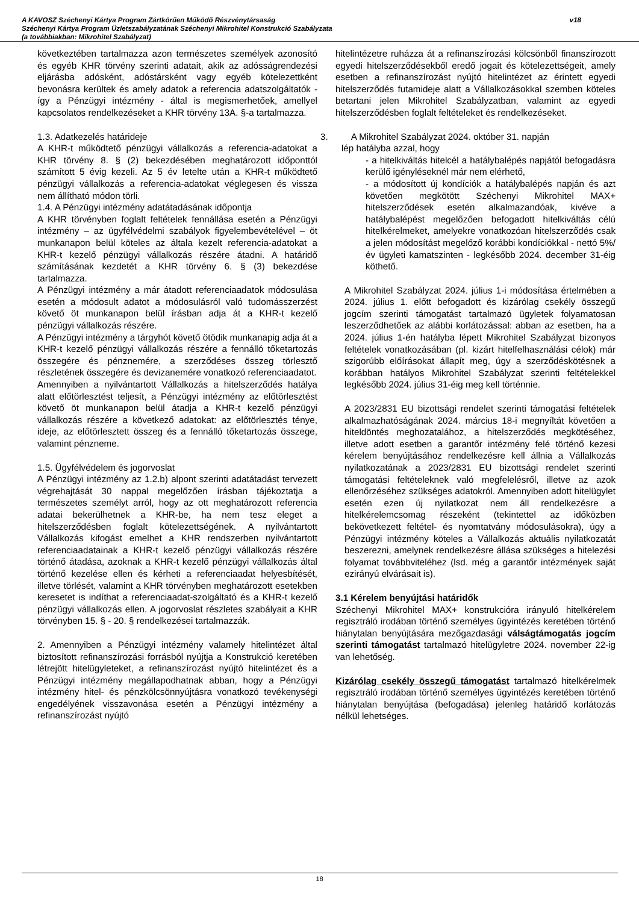A KAVOSZ Széchenyi Kártya Program Zártkörűen Működő Részvénytársaság
Széchenyi Kártya Program Üzletszabályzatának Széchenyi Mikrohitel Konstrukció Szabályzata
(a továbbiakban: Mikrohitel Szabályzat)
v18
következtében tartalmazza azon természetes személyek azonosító és egyéb KHR törvény szerinti adatait, akik az adósságrendezési eljárásba adósként, adóstársként vagy egyéb kötelezettként bevonásra kerültek és amely adatok a referencia adatszolgáltatók - így a Pénzügyi intézmény - által is megismerhetőek, amellyel kapcsolatos rendelkezéseket a KHR törvény 13A. §-a tartalmazza.
1.3. Adatkezelés határideje
A KHR-t működtető pénzügyi vállalkozás a referencia-adatokat a KHR törvény 8. § (2) bekezdésében meghatározott időponttól számított 5 évig kezeli. Az 5 év letelte után a KHR-t működtető pénzügyi vállalkozás a referencia-adatokat véglegesen és vissza nem állítható módon törli.
1.4. A Pénzügyi intézmény adatátadásának időpontja
A KHR törvényben foglalt feltételek fennállása esetén a Pénzügyi intézmény – az ügyfélvédelmi szabályok figyelembevételével – öt munkanapon belül köteles az általa kezelt referencia-adatokat a KHR-t kezelő pénzügyi vállalkozás részére átadni. A határidő számításának kezdetét a KHR törvény 6. § (3) bekezdése tartalmazza.
A Pénzügyi intézmény a már átadott referenciaadatok módosulása esetén a módosult adatot a módosulásról való tudomásszerzést követő öt munkanapon belül írásban adja át a KHR-t kezelő pénzügyi vállalkozás részére.
A Pénzügyi intézmény a tárgyhót követő ötödik munkanapig adja át a KHR-t kezelő pénzügyi vállalkozás részére a fennálló tőketartozás összegére és pénznemére, a szerződéses összeg törlesztő részletének összegére és devizanemére vonatkozó referenciaadatot.
Amennyiben a nyilvántartott Vállalkozás a hitelszerződés hatálya alatt előtörlesztést teljesít, a Pénzügyi intézmény az előtörlesztést követő öt munkanapon belül átadja a KHR-t kezelő pénzügyi vállalkozás részére a következő adatokat: az előtörlesztés ténye, ideje, az előtörlesztett összeg és a fennálló tőketartozás összege, valamint pénzneme.
1.5. Ügyfélvédelem és jogorvoslat
A Pénzügyi intézmény az 1.2.b) alpont szerinti adatátadást tervezett végrehajtását 30 nappal megelőzően írásban tájékoztatja a természetes személyt arról, hogy az ott meghatározott referencia adatai bekerülhetnek a KHR-be, ha nem tesz eleget a hitelszerződésben foglalt kötelezettségének. A nyilvántartott Vállalkozás kifogást emelhet a KHR rendszerben nyilvántartott referenciaadatainak a KHR-t kezelő pénzügyi vállalkozás részére történő átadása, azoknak a KHR-t kezelő pénzügyi vállalkozás által történő kezelése ellen és kérheti a referenciaadat helyesbítését, illetve törlését, valamint a KHR törvényben meghatározott esetekben keresetet is indíthat a referenciaadat-szolgáltató és a KHR-t kezelő pénzügyi vállalkozás ellen. A jogorvoslat részletes szabályait a KHR törvényben 15. § - 20. § rendelkezései tartalmazzák.
2. Amennyiben a Pénzügyi intézmény valamely hitelintézet által biztosított refinanszírozási forrásból nyújtja a Konstrukció keretében létrejött hitelügyleteket, a refinanszírozást nyújtó hitelintézet és a Pénzügyi intézmény megállapodhatnak abban, hogy a Pénzügyi intézmény hitel- és pénzkölcsönnyújtásra vonatkozó tevékenységi engedélyének visszavonása esetén a Pénzügyi intézmény a refinanszírozást nyújtó
hitelintézetre ruházza át a refinanszírozási kölcsönből finanszírozott egyedi hitelszerződésekből eredő jogait és kötelezettségeit, amely esetben a refinanszírozást nyújtó hitelintézet az érintett egyedi hitelszerződés futamideje alatt a Vállalkozásokkal szemben köteles betartani jelen Mikrohitel Szabályzatban, valamint az egyedi hitelszerződésben foglalt feltételeket és rendelkezéseket.
3. A Mikrohitel Szabályzat 2024. október 31. napján
lép hatályba azzal, hogy
- a hitelkiváltás hitelcél a hatálybalépés napjától befogadásra kerülő igényléseknél már nem elérhető,
- a módosított új kondíciók a hatálybalépés napján és azt követően megkötött Széchenyi Mikrohitel MAX+ hitelszerződések esetén alkalmazandóak, kivéve a hatálybalépést megelőzően befogadott hitelkiváltás célú hitelkérelmeket, amelyekre vonatkozóan hitelszerződés csak a jelen módosítást megelőző korábbi kondíciókkal - nettó 5%/év ügyleti kamatszinten - legkésőbb 2024. december 31-éig köthető.
A Mikrohitel Szabályzat 2024. július 1-i módosítása értelmében a 2024. július 1. előtt befogadott és kizárólag csekély összegű jogcím szerinti támogatást tartalmazó ügyletek folyamatosan leszerződhetőek az alábbi korlátozással: abban az esetben, ha a 2024. július 1-én hatályba lépett Mikrohitel Szabályzat bizonyos feltételek vonatkozásában (pl. kizárt hitelfelhasználási célok) már szigorúbb előírásokat állapít meg, úgy a szerződéskötésnek a korábban hatályos Mikrohitel Szabályzat szerinti feltételekkel legkésőbb 2024. július 31-éig meg kell történnie.
A 2023/2831 EU bizottsági rendelet szerinti támogatási feltételek alkalmazhatóságának 2024. március 18-i megnyíltát követően a hiteldöntés meghozatalához, a hitelszerződés megkötéséhez, illetve adott esetben a garantőr intézmény felé történő kezesi kérelem benyújtásához rendelkezésre kell állnia a Vállalkozás nyilatkozatának a 2023/2831 EU bizottsági rendelet szerinti támogatási feltételeknek való megfelelésről, illetve az azok ellenőrzéséhez szükséges adatokról. Amennyiben adott hitelügylet esetén ezen új nyilatkozat nem áll rendelkezésre a hitelkérelemcsomag részeként (tekintettel az időközben bekövetkezett feltétel- és nyomtatvány módosulásokra), úgy a Pénzügyi intézmény köteles a Vállalkozás aktuális nyilatkozatát beszerezni, amelynek rendelkezésre állása szükséges a hitelezési folyamat továbbviteléhez (lsd. még a garantőr intézmények saját ezirányú elvárásait is).
3.1 Kérelem benyújtási határidők
Széchenyi Mikrohitel MAX+ konstrukcióra irányuló hitelkérelem regisztráló irodában történő személyes ügyintézés keretében történő hiánytalan benyújtására mezőgazdasági válságtámogatás jogcím szerinti támogatást tartalmazó hitelügyletre 2024. november 22-ig van lehetőség.
Kizárólag csekély összegű támogatást tartalmazó hitelkérelmek regisztráló irodában történő személyes ügyintézés keretében történő hiánytalan benyújtása (befogadása) jelenleg határidő korlátozás nélkül lehetséges.
18